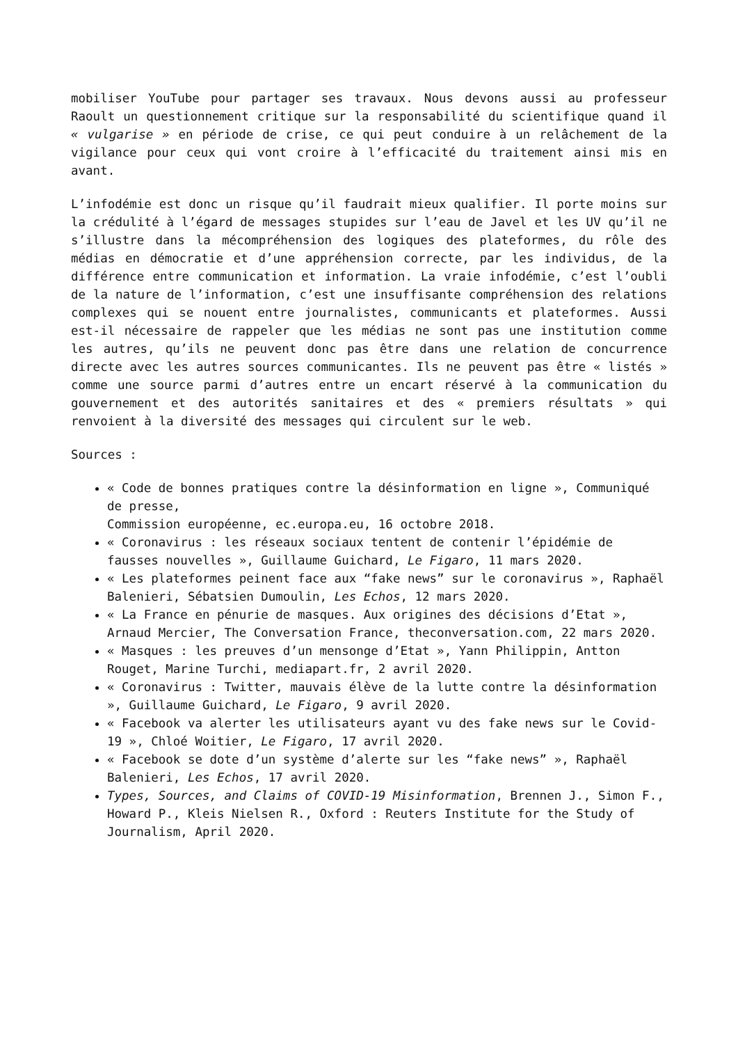mobiliser YouTube pour partager ses travaux. Nous devons aussi au professeur Raoult un questionnement critique sur la responsabilité du scientifique quand il « vulgarise » en période de crise, ce qui peut conduire à un relâchement de la vigilance pour ceux qui vont croire à l’efficacité du traitement ainsi mis en avant.
L’infodémie est donc un risque qu’il faudrait mieux qualifier. Il porte moins sur la crédulité à l’égard de messages stupides sur l’eau de Javel et les UV qu’il ne s’illustre dans la mécompréhension des logiques des plateformes, du rôle des médias en démocratie et d’une appréhension correcte, par les individus, de la différence entre communication et information. La vraie infodémie, c’est l’oubli de la nature de l’information, c’est une insuffisante compréhension des relations complexes qui se nouent entre journalistes, communicants et plateformes. Aussi est-il nécessaire de rappeler que les médias ne sont pas une institution comme les autres, qu’ils ne peuvent donc pas être dans une relation de concurrence directe avec les autres sources communicantes. Ils ne peuvent pas être « listés » comme une source parmi d’autres entre un encart réservé à la communication du gouvernement et des autorités sanitaires et des « premiers résultats » qui renvoient à la diversité des messages qui circulent sur le web.
Sources :
« Code de bonnes pratiques contre la désinformation en ligne », Communiqué de presse,
Commission européenne, ec.europa.eu, 16 octobre 2018.
« Coronavirus : les réseaux sociaux tentent de contenir l’épidémie de fausses nouvelles », Guillaume Guichard, Le Figaro, 11 mars 2020.
« Les plateformes peinent face aux “fake news” sur le coronavirus », Raphaël Balenieri, Sébatsien Dumoulin, Les Echos, 12 mars 2020.
« La France en pénurie de masques. Aux origines des décisions d’Etat », Arnaud Mercier, The Conversation France, theconversation.com, 22 mars 2020.
« Masques : les preuves d’un mensonge d’Etat », Yann Philippin, Antton Rouget, Marine Turchi, mediapart.fr, 2 avril 2020.
« Coronavirus : Twitter, mauvais élève de la lutte contre la désinformation », Guillaume Guichard, Le Figaro, 9 avril 2020.
« Facebook va alerter les utilisateurs ayant vu des fake news sur le Covid-19 », Chloé Woitier, Le Figaro, 17 avril 2020.
« Facebook se dote d’un système d’alerte sur les “fake news” », Raphaël Balenieri, Les Echos, 17 avril 2020.
Types, Sources, and Claims of COVID-19 Misinformation, Brennen J., Simon F., Howard P., Kleis Nielsen R., Oxford : Reuters Institute for the Study of Journalism, April 2020.